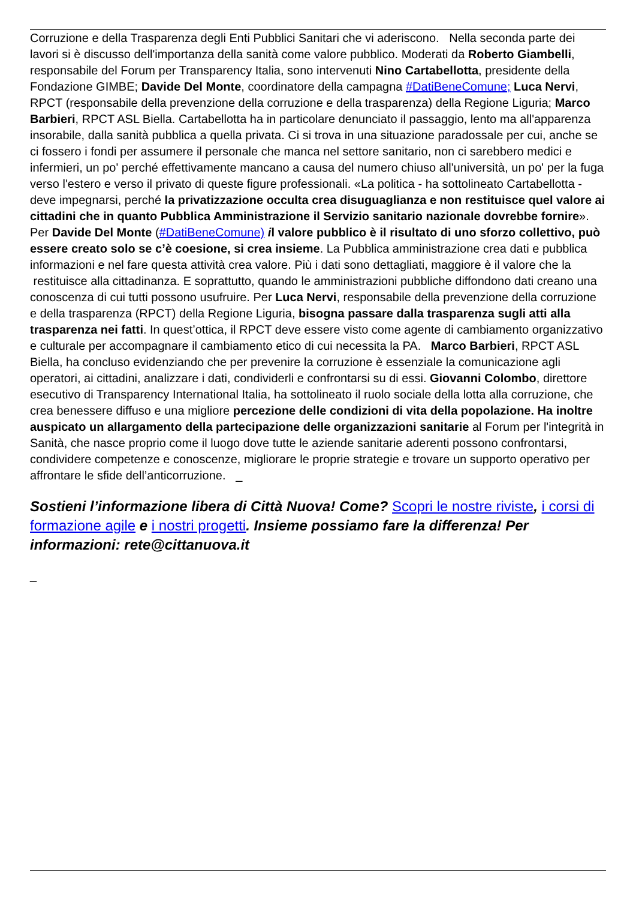Corruzione e della Trasparenza degli Enti Pubblici Sanitari che vi aderiscono. Nella seconda parte dei lavori si è discusso dell'importanza della sanità come valore pubblico. Moderati da Roberto Giambelli, responsabile del Forum per Transparency Italia, sono intervenuti Nino Cartabellotta, presidente della Fondazione GIMBE; Davide Del Monte, coordinatore della campagna #DatiBeneComune; Luca Nervi, RPCT (responsabile della prevenzione della corruzione e della trasparenza) della Regione Liguria; Marco Barbieri, RPCT ASL Biella. Cartabellotta ha in particolare denunciato il passaggio, lento ma all'apparenza insorabile, dalla sanità pubblica a quella privata. Ci si trova in una situazione paradossale per cui, anche se ci fossero i fondi per assumere il personale che manca nel settore sanitario, non ci sarebbero medici e infermieri, un po' perché effettivamente mancano a causa del numero chiuso all'università, un po' per la fuga verso l'estero e verso il privato di queste figure professionali. «La politica - ha sottolineato Cartabellotta - deve impegnarsi, perché la privatizzazione occulta crea disuguaglianza e non restituisce quel valore ai cittadini che in quanto Pubblica Amministrazione il Servizio sanitario nazionale dovrebbe fornire». Per Davide Del Monte (#DatiBeneComune) il valore pubblico è il risultato di uno sforzo collettivo, può essere creato solo se c’è coesione, si crea insieme. La Pubblica amministrazione crea dati e pubblica informazioni e nel fare questa attività crea valore. Più i dati sono dettagliati, maggiore è il valore che la restituisce alla cittadinanza. E soprattutto, quando le amministrazioni pubbliche diffondono dati creano una conoscenza di cui tutti possono usufruire. Per Luca Nervi, responsabile della prevenzione della corruzione e della trasparenza (RPCT) della Regione Liguria, bisogna passare dalla trasparenza sugli atti alla trasparenza nei fatti. In quest’ottica, il RPCT deve essere visto come agente di cambiamento organizzativo e culturale per accompagnare il cambiamento etico di cui necessita la PA. Marco Barbieri, RPCT ASL Biella, ha concluso evidenziando che per prevenire la corruzione è essenziale la comunicazione agli operatori, ai cittadini, analizzare i dati, condividerli e confrontarsi su di essi. Giovanni Colombo, direttore esecutivo di Transparency International Italia, ha sottolineato il ruolo sociale della lotta alla corruzione, che crea benessere diffuso e una migliore percezione delle condizioni di vita della popolazione. Ha inoltre auspicato un allargamento della partecipazione delle organizzazioni sanitarie al Forum per l'integrità in Sanità, che nasce proprio come il luogo dove tutte le aziende sanitarie aderenti possono confrontarsi, condividere competenze e conoscenze, migliorare le proprie strategie e trovare un supporto operativo per affrontare le sfide dell’anticorruzione. _
Sostieni l’informazione libera di Città Nuova! Come? Scopri le nostre riviste, i corsi di formazione agile e i nostri progetti. Insieme possiamo fare la differenza! Per informazioni: rete@cittanuova.it
_